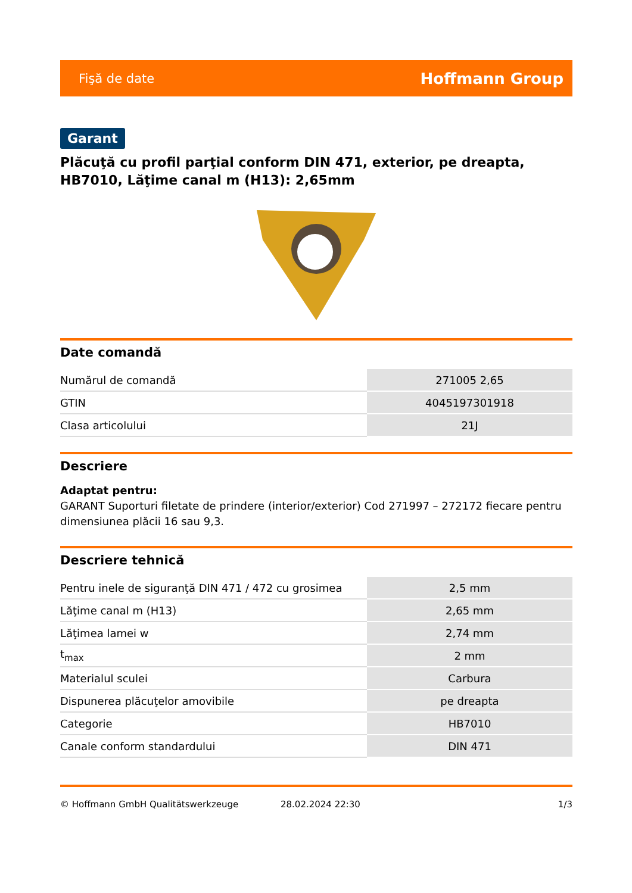Fişă de date Hoffmann Group
Garant
Plăcuţă cu profil parţial conform DIN 471, exterior, pe dreapta, HB7010, Lăţime canal m (H13): 2,65mm
Date comandă
| Numărul de comandă | 271005 2,65 |
| GTIN | 4045197301918 |
| Clasa articolului | 21J |
Descriere
Adaptat pentru:
GARANT Suporturi filetate de prindere (interior/exterior) Cod 271997 – 272172 fiecare pentru dimensiunea plăcii 16 sau 9,3.
Descriere tehnică
| Pentru inele de siguranţă DIN 471 / 472 cu grosimea | 2,5 mm |
| Lăţime canal m (H13) | 2,65 mm |
| Lăţimea lamei w | 2,74 mm |
| t<sub>max</sub> | 2 mm |
| Materialul sculei | Carbura |
| Dispunerea plăcuţelor amovibile | pe dreapta |
| Categorie | HB7010 |
| Canale conform standardului | DIN 471 |
© Hoffmann GmbH Qualitätswerkzeuge 28.02.2024 22:30 1/3